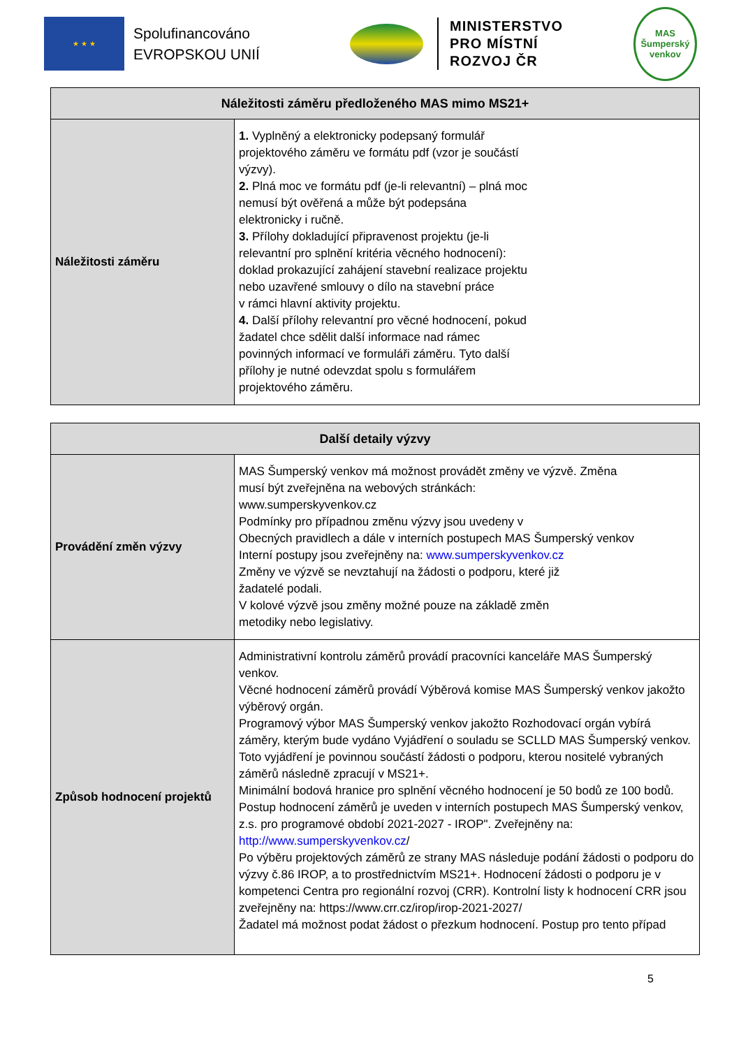★ ★ ★
Spolufinancováno EVROPSKOU UNIÍ
MINISTERSTVO
PRO MÍSTNÍ
ROZVOJ ČR
MAS
Šumperský venkov
| Náležitosti záměru předloženého MAS mimo MS21+ | |
| --- | --- |
| Náležitosti záměru | 1. Vyplněný a elektronicky podepsaný formulář projektového záměru ve formátu pdf (vzor je součástí výzvy). 2. Plná moc ve formátu pdf (je-li relevantní) – plná moc nemusí být ověřená a může být podepsána elektronicky i ručně. 3. Přílohy dokladující připravenost projektu (je-li relevantní pro splnění kritéria věcného hodnocení): doklad prokazující zahájení stavební realizace projektu nebo uzavřené smlouvy o dílo na stavební práce v rámci hlavní aktivity projektu. 4. Další přílohy relevantní pro věcné hodnocení, pokud žadatel chce sdělit další informace nad rámec povinných informací ve formuláři záměru. Tyto další přílohy je nutné odevzdat spolu s formulářem projektového záměru. |
| Další detaily výzvy | |
| --- | --- |
| Provádění změn výzvy | MAS Šumperský venkov má možnost provádět změny ve výzvě. Změna musí být zveřejněna na webových stránkách: www.sumperskyvenkov.cz Podmínky pro případnou změnu výzvy jsou uvedeny v Obecných pravidlech a dále v interních postupech MAS Šumperský venkov Interní postupy jsou zveřejněny na: www.sumperskyvenkov.cz Změny ve výzvě se nevztahují na žádosti o podporu, které již žadatelé podali. V kolové výzvě jsou změny možné pouze na základě změn metodiky nebo legislativy. |
| Způsob hodnocení projektů | Administrativní kontrolu záměrů provádí pracovníci kanceláře MAS Šumperský venkov. Věcné hodnocení záměrů provádí Výběrová komise MAS Šumperský venkov jakožto výběrový orgán. Programový výbor MAS Šumperský venkov jakožto Rozhodovací orgán vybírá záměry, kterým bude vydáno Vyjádření o souladu se SCLLD MAS Šumperský venkov. Toto vyjádření je povinnou součástí žádosti o podporu, kterou nositelé vybraných záměrů následně zpracují v MS21+. Minimální bodová hranice pro splnění věcného hodnocení je 50 bodů ze 100 bodů. Postup hodnocení záměrů je uveden v interních postupech MAS Šumperský venkov, z.s. pro programové období 2021-2027 - IROP". Zveřejněny na: http://www.sumperskyvenkov.cz / Po výběru projektových záměrů ze strany MAS následuje podání žádosti o podporu do výzvy č.86 IROP, a to prostřednictvím MS21+. Hodnocení žádosti o podporu je v kompetenci Centra pro regionální rozvoj (CRR). Kontrolní listy k hodnocení CRR jsou zveřejněny na: https://www.crr.cz/irop/irop-2021-2027/ Žadatel má možnost podat žádost o přezkum hodnocení. Postup pro tento případ |
5